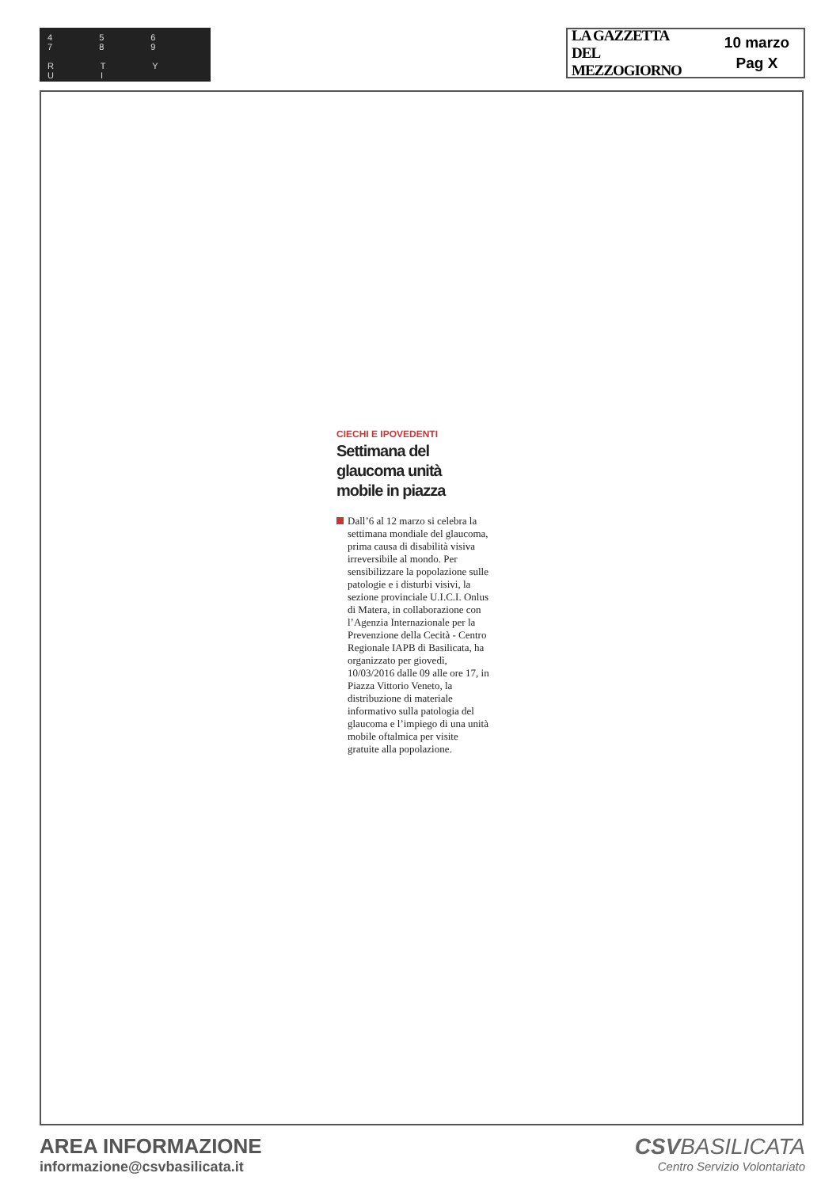4 5 6 7 8 9
R T Y U I
LA GAZZETTA
DEL MEZZOGIORNO
10 marzo
Pag X
CIECHI E IPOVEDENTI
Settimana del glaucoma unità mobile in piazza
Dall’6 al 12 marzo si celebra la settimana mondiale del glaucoma, prima causa di disabilità visiva irreversibile al mondo. Per sensibilizzare la popolazione sulle patologie e i disturbi visivi, la sezione provinciale U.I.C.I. Onlus di Matera, in collaborazione con l’Agenzia Internazionale per la Prevenzione della Cecità - Centro Regionale IAPB di Basilicata, ha organizzato per giovedì, 10/03/2016 dalle 09 alle ore 17, in Piazza Vittorio Veneto, la distribuzione di materiale informativo sulla patologia del glaucoma e l’impiego di una unità mobile oftalmica per visite gratuite alla popolazione.
AREA INFORMAZIONE
informazione@csvbasilicata.it
CSVBASILICATA
Centro Servizio Volontariato